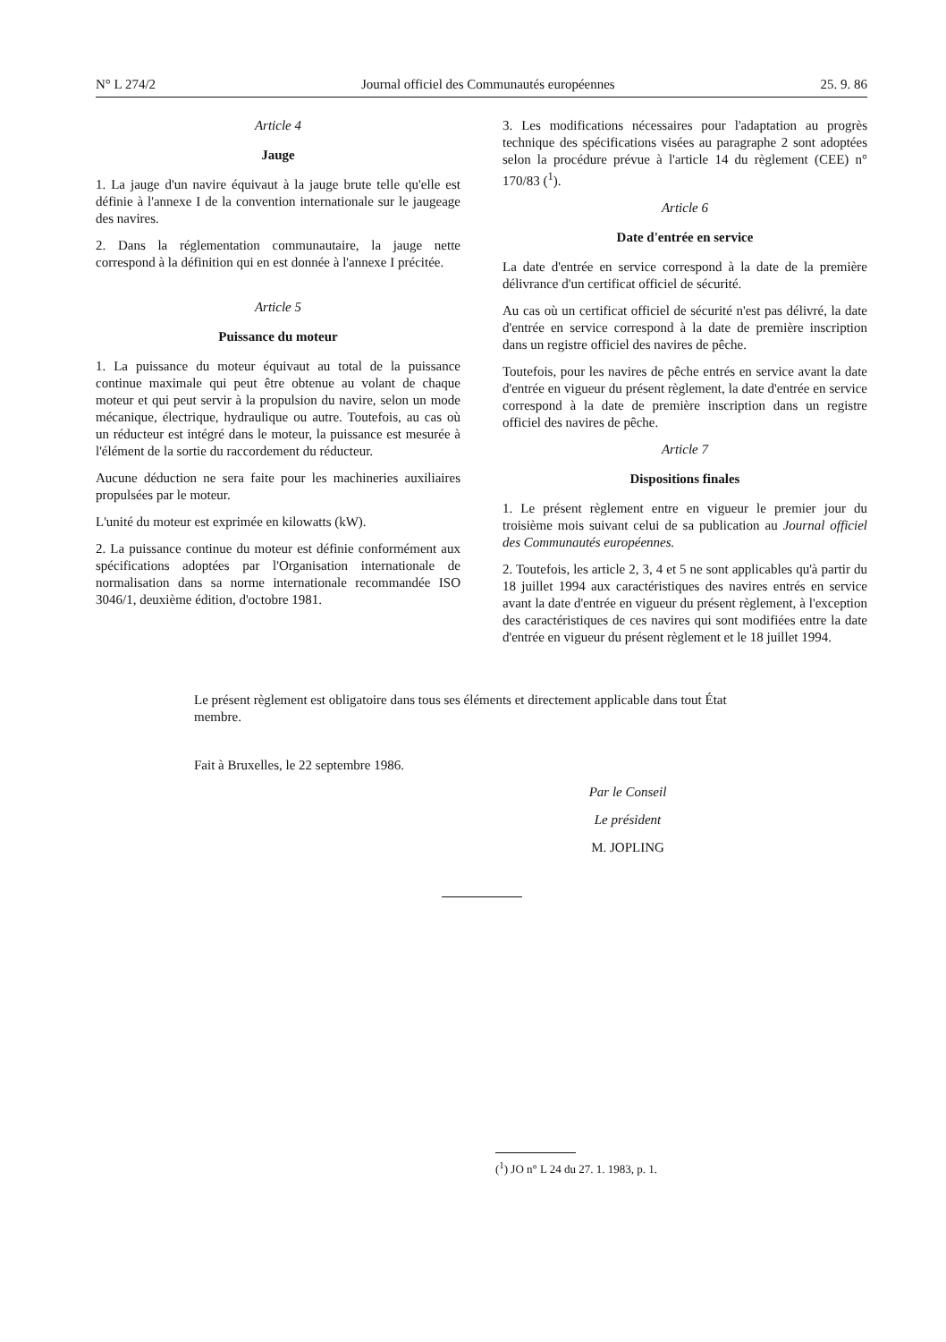N° L 274/2 Journal officiel des Communautés européennes 25. 9. 86
Article 4
Jauge
1. La jauge d'un navire équivaut à la jauge brute telle qu'elle est définie à l'annexe I de la convention internationale sur le jaugeage des navires.
2. Dans la réglementation communautaire, la jauge nette correspond à la définition qui en est donnée à l'annexe I précitée.
Article 5
Puissance du moteur
1. La puissance du moteur équivaut au total de la puissance continue maximale qui peut être obtenue au volant de chaque moteur et qui peut servir à la propulsion du navire, selon un mode mécanique, électrique, hydraulique ou autre. Toutefois, au cas où un réducteur est intégré dans le moteur, la puissance est mesurée à l'élément de la sortie du raccordement du réducteur.
Aucune déduction ne sera faite pour les machineries auxiliaires propulsées par le moteur.
L'unité du moteur est exprimée en kilowatts (kW).
2. La puissance continue du moteur est définie conformément aux spécifications adoptées par l'Organisation internationale de normalisation dans sa norme internationale recommandée ISO 3046/1, deuxième édition, d'octobre 1981.
3. Les modifications nécessaires pour l'adaptation au progrès technique des spécifications visées au paragraphe 2 sont adoptées selon la procédure prévue à l'article 14 du règlement (CEE) n° 170/83 (<sup>1</sup>).
Article 6
Date d'entrée en service
La date d'entrée en service correspond à la date de la première délivrance d'un certificat officiel de sécurité.
Au cas où un certificat officiel de sécurité n'est pas délivré, la date d'entrée en service correspond à la date de première inscription dans un registre officiel des navires de pêche.
Toutefois, pour les navires de pêche entrés en service avant la date d'entrée en vigueur du présent règlement, la date d'entrée en service correspond à la date de première inscription dans un registre officiel des navires de pêche.
Article 7
Dispositions finales
1. Le présent règlement entre en vigueur le premier jour du troisième mois suivant celui de sa publication au Journal officiel des Communautés européennes.
2. Toutefois, les article 2, 3, 4 et 5 ne sont applicables qu'à partir du 18 juillet 1994 aux caractéristiques des navires entrés en service avant la date d'entrée en vigueur du présent règlement, à l'exception des caractéristiques de ces navires qui sont modifiées entre la date d'entrée en vigueur du présent règlement et le 18 juillet 1994.
Le présent règlement est obligatoire dans tous ses éléments et directement applicable dans tout État membre.
Fait à Bruxelles, le 22 septembre 1986.
Par le Conseil
Le président
M. JOPLING
(<sup>1</sup>) JO n° L 24 du 27. 1. 1983, p. 1.